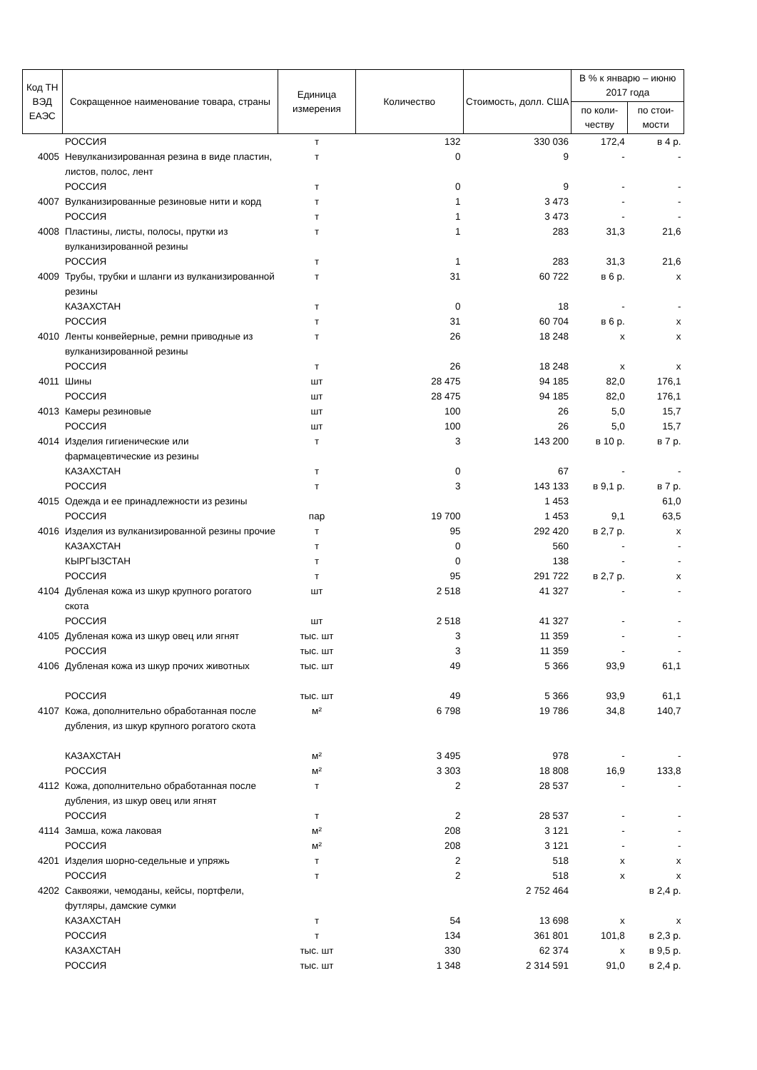| Код ТН ВЭД ЕАЭС | Сокращенное наименование товара, страны | Единица измерения | Количество | Стоимость, долл. США | В % к январю – июню 2017 года | |
| --- | --- | --- | --- | --- | --- | --- |
| | | | | | по коли-честву | по стои-мости |
| | РОССИЯ | т | 132 | 330 036 | 172,4 | в 4 р. |
| 4005 | Невулканизированная резина в виде пластин, листов, полос, лент | т | 0 | 9 | - | - |
| | РОССИЯ | т | 0 | 9 | - | - |
| 4007 | Вулканизированные резиновые нити и корд | т | 1 | 3 473 | - | - |
| | РОССИЯ | т | 1 | 3 473 | - | - |
| 4008 | Пластины, листы, полосы, прутки из вулканизированной резины | т | 1 | 283 | 31,3 | 21,6 |
| | РОССИЯ | т | 1 | 283 | 31,3 | 21,6 |
| 4009 | Трубы, трубки и шланги из вулканизированной резины | т | 31 | 60 722 | в 6 р. | x |
| | КАЗАХСТАН | т | 0 | 18 | - | - |
| | РОССИЯ | т | 31 | 60 704 | в 6 р. | x |
| 4010 | Ленты конвейерные, ремни приводные из вулканизированной резины | т | 26 | 18 248 | x | x |
| | РОССИЯ | т | 26 | 18 248 | x | x |
| 4011 | Шины | шт | 28 475 | 94 185 | 82,0 | 176,1 |
| | РОССИЯ | шт | 28 475 | 94 185 | 82,0 | 176,1 |
| 4013 | Камеры резиновые | шт | 100 | 26 | 5,0 | 15,7 |
| | РОССИЯ | шт | 100 | 26 | 5,0 | 15,7 |
| 4014 | Изделия гигиенические или фармацевтические из резины | т | 3 | 143 200 | в 10 р. | в 7 р. |
| | КАЗАХСТАН | т | 0 | 67 | - | - |
| | РОССИЯ | т | 3 | 143 133 | в 9,1 р. | в 7 р. |
| 4015 | Одежда и ее принадлежности из резины | | | 1 453 | | 61,0 |
| | РОССИЯ | пар | 19 700 | 1 453 | 9,1 | 63,5 |
| 4016 | Изделия из вулканизированной резины прочие | т | 95 | 292 420 | в 2,7 р. | x |
| | КАЗАХСТАН | т | 0 | 560 | - | - |
| | КЫРГЫЗСТАН | т | 0 | 138 | - | - |
| | РОССИЯ | т | 95 | 291 722 | в 2,7 р. | x |
| 4104 | Дубленая кожа из шкур крупного рогатого скота | шт | 2 518 | 41 327 | - | - |
| | РОССИЯ | шт | 2 518 | 41 327 | - | - |
| 4105 | Дубленая кожа из шкур овец или ягнят | тыс. шт | 3 | 11 359 | - | - |
| | РОССИЯ | тыс. шт | 3 | 11 359 | - | - |
| 4106 | Дубленая кожа из шкур прочих животных | тыс. шт | 49 | 5 366 | 93,9 | 61,1 |
| | РОССИЯ | тыс. шт | 49 | 5 366 | 93,9 | 61,1 |
| 4107 | Кожа, дополнительно обработанная после дубления, из шкур крупного рогатого скота | м² | 6 798 | 19 786 | 34,8 | 140,7 |
| | КАЗАХСТАН | м² | 3 495 | 978 | - | - |
| | РОССИЯ | м² | 3 303 | 18 808 | 16,9 | 133,8 |
| 4112 | Кожа, дополнительно обработанная после дубления, из шкур овец или ягнят | т | 2 | 28 537 | - | - |
| | РОССИЯ | т | 2 | 28 537 | - | - |
| 4114 | Замша, кожа лаковая | м² | 208 | 3 121 | - | - |
| | РОССИЯ | м² | 208 | 3 121 | - | - |
| 4201 | Изделия шорно-седельные и упряжь | т | 2 | 518 | x | x |
| | РОССИЯ | т | 2 | 518 | x | x |
| 4202 | Саквояжи, чемоданы, кейсы, портфели, футляры, дамские сумки | | | 2 752 464 | | в 2,4 р. |
| | КАЗАХСТАН | т | 54 | 13 698 | x | x |
| | РОССИЯ | т | 134 | 361 801 | 101,8 | в 2,3 р. |
| | КАЗАХСТАН | тыс. шт | 330 | 62 374 | x | в 9,5 р. |
| | РОССИЯ | тыс. шт | 1 348 | 2 314 591 | 91,0 | в 2,4 р. |